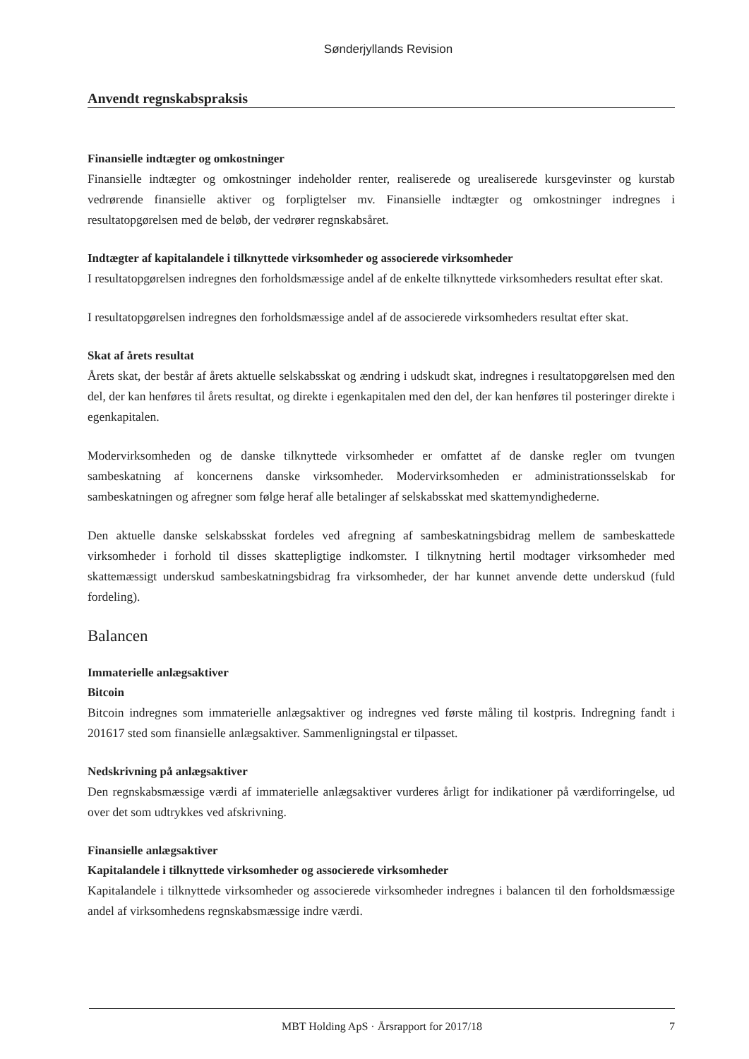Sønderjyllands Revision
Anvendt regnskabspraksis
Finansielle indtægter og omkostninger
Finansielle indtægter og omkostninger indeholder renter, realiserede og urealiserede kursgevinster og kurstab vedrørende finansielle aktiver og forpligtelser mv. Finansielle indtægter og omkostninger indregnes i resultatopgørelsen med de beløb, der vedrører regnskabsåret.
Indtægter af kapitalandele i tilknyttede virksomheder og associerede virksomheder
I resultatopgørelsen indregnes den forholdsmæssige andel af de enkelte tilknyttede virksomheders resultat efter skat.
I resultatopgørelsen indregnes den forholdsmæssige andel af de associerede virksomheders resultat efter skat.
Skat af årets resultat
Årets skat, der består af årets aktuelle selskabsskat og ændring i udskudt skat, indregnes i resultatopgørelsen med den del, der kan henføres til årets resultat, og direkte i egenkapitalen med den del, der kan henføres til posteringer direkte i egenkapitalen.
Modervirksomheden og de danske tilknyttede virksomheder er omfattet af de danske regler om tvungen sambeskatning af koncernens danske virksomheder. Modervirksomheden er administrationsselskab for sambeskatningen og afregner som følge heraf alle betalinger af selskabsskat med skattemyndighederne.
Den aktuelle danske selskabsskat fordeles ved afregning af sambeskatningsbidrag mellem de sambeskattede virksomheder i forhold til disses skattepligtige indkomster. I tilknytning hertil modtager virksomheder med skattemæssigt underskud sambeskatningsbidrag fra virksomheder, der har kunnet anvende dette underskud (fuld fordeling).
Balancen
Immaterielle anlægsaktiver
Bitcoin
Bitcoin indregnes som immaterielle anlægsaktiver og indregnes ved første måling til kostpris. Indregning fandt i 201617 sted som finansielle anlægsaktiver. Sammenligningstal er tilpasset.
Nedskrivning på anlægsaktiver
Den regnskabsmæssige værdi af immaterielle anlægsaktiver vurderes årligt for indikationer på værdiforringelse, ud over det som udtrykkes ved afskrivning.
Finansielle anlægsaktiver
Kapitalandele i tilknyttede virksomheder og associerede virksomheder
Kapitalandele i tilknyttede virksomheder og associerede virksomheder indregnes i balancen til den forholdsmæssige andel af virksomhedens regnskabsmæssige indre værdi.
MBT Holding ApS · Årsrapport for 2017/18 7